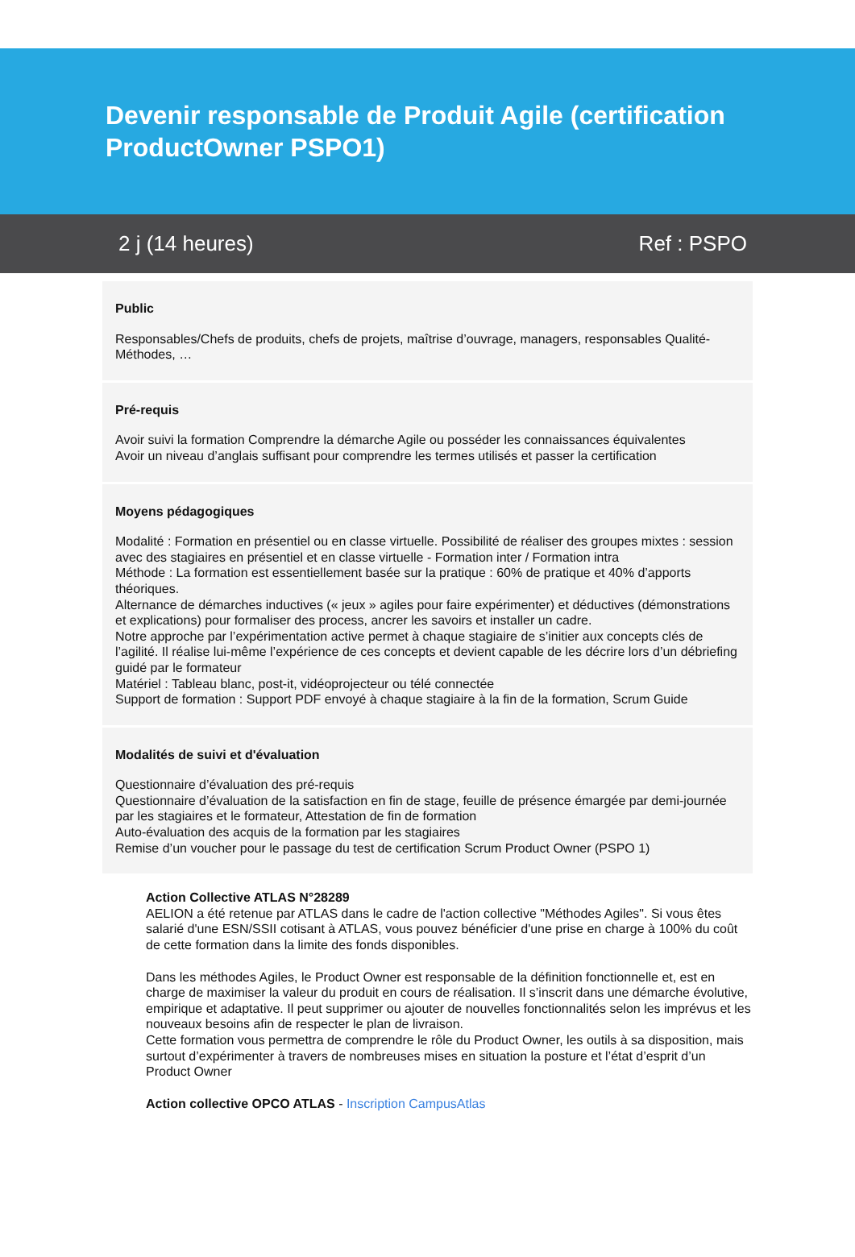Devenir responsable de Produit Agile (certification ProductOwner PSPO1)
2 j (14 heures) Ref : PSPO
Public
Responsables/Chefs de produits, chefs de projets, maîtrise d’ouvrage, managers, responsables Qualité-Méthodes, …
Pré-requis
Avoir suivi la formation Comprendre la démarche Agile ou posséder les connaissances équivalentes
Avoir un niveau d’anglais suffisant pour comprendre les termes utilisés et passer la certification
Moyens pédagogiques
Modalité : Formation en présentiel ou en classe virtuelle. Possibilité de réaliser des groupes mixtes : session avec des stagiaires en présentiel et en classe virtuelle - Formation inter / Formation intra
Méthode : La formation est essentiellement basée sur la pratique : 60% de pratique et 40% d’apports théoriques.
Alternance de démarches inductives (« jeux » agiles pour faire expérimenter) et déductives (démonstrations et explications) pour formaliser des process, ancrer les savoirs et installer un cadre.
Notre approche par l’expérimentation active permet à chaque stagiaire de s’initier aux concepts clés de l’agilité. Il réalise lui-même l’expérience de ces concepts et devient capable de les décrire lors d’un débriefing guidé par le formateur
Matériel : Tableau blanc, post-it, vidéoprojecteur ou télé connectée
Support de formation : Support PDF envoyé à chaque stagiaire à la fin de la formation, Scrum Guide
Modalités de suivi et d'évaluation
Questionnaire d’évaluation des pré-requis
Questionnaire d’évaluation de la satisfaction en fin de stage, feuille de présence émargée par demi-journée par les stagiaires et le formateur, Attestation de fin de formation
Auto-évaluation des acquis de la formation par les stagiaires
Remise d’un voucher pour le passage du test de certification Scrum Product Owner (PSPO 1)
Action Collective ATLAS N°28289
AELION a été retenue par ATLAS dans le cadre de l'action collective "Méthodes Agiles". Si vous êtes salarié d'une ESN/SSII cotisant à ATLAS, vous pouvez bénéficier d'une prise en charge à 100% du coût de cette formation dans la limite des fonds disponibles.
Dans les méthodes Agiles, le Product Owner est responsable de la définition fonctionnelle et, est en charge de maximiser la valeur du produit en cours de réalisation. Il s’inscrit dans une démarche évolutive, empirique et adaptative. Il peut supprimer ou ajouter de nouvelles fonctionnalités selon les imprévus et les nouveaux besoins afin de respecter le plan de livraison.
Cette formation vous permettra de comprendre le rôle du Product Owner, les outils à sa disposition, mais surtout d’expérimenter à travers de nombreuses mises en situation la posture et l’état d’esprit d’un Product Owner
Action collective OPCO ATLAS - Inscription CampusAtlas